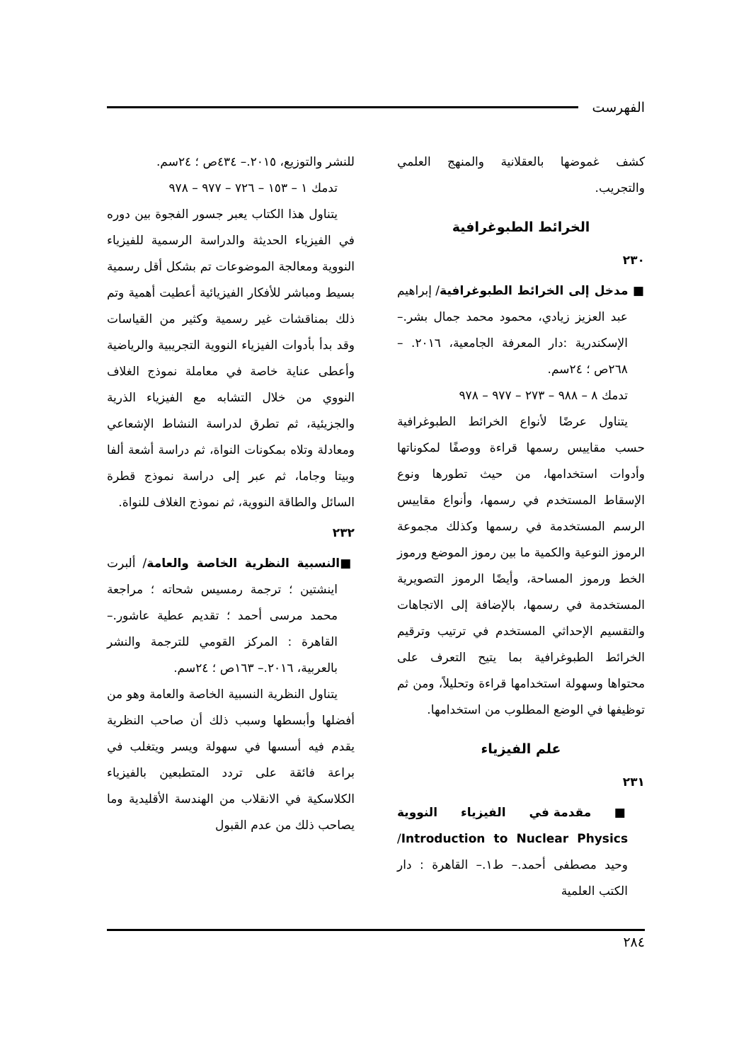الفهرست
كشف غموضها بالعقلانية والمنهج العلمي والتجريب.
الخرائط الطبوغرافية
٢٣٠
■ مدخل إلى الخرائط الطبوغرافية/ إبراهيم عبد العزيز زيادي، محمود محمد جمال بشر.– الإسكندرية :دار المعرفة الجامعية، ٢٠١٦. – ٢٦٨ص ؛ ٢٤سم.
تدمك ٨ – ٩٨٨ – ٢٧٣ – ٩٧٧ – ٩٧٨
يتناول عرضًا لأنواع الخرائط الطبوغرافية حسب مقاييس رسمها قراءة ووصفًا لمكوناتها وأدوات استخدامها، من حيث تطورها ونوع الإسقاط المستخدم في رسمها، وأنواع مقاييس الرسم المستخدمة في رسمها وكذلك مجموعة الرموز النوعية والكمية ما بين رموز الموضع ورموز الخط ورموز المساحة، وأيضًا الرموز التصويرية المستخدمة في رسمها، بالإضافة إلى الاتجاهات والتقسيم الإحداثي المستخدم في ترتيب وترقيم الخرائط الطبوغرافية بما يتيح التعرف على محتواها وسهولة استخدامها قراءة وتحليلاً، ومن ثم توظيفها في الوضع المطلوب من استخدامها.
علم الفيزياء
٢٣١
■ مقدمة في الفيزياء النووية Introduction to Nuclear Physics/ وحيد مصطفى أحمد.– ط١.– القاهرة : دار الكتب العلمية
للنشر والتوزيع، ٢٠١٥.– ٤٣٤ص ؛ ٢٤سم.
تدمك ١ – ١٥٣ – ٧٢٦ – ٩٧٧ – ٩٧٨
يتناول هذا الكتاب يعبر جسور الفجوة بين دوره في الفيزياء الحديثة والدراسة الرسمية للفيزياء النووية ومعالجة الموضوعات تم بشكل أقل رسمية بسيط ومباشر للأفكار الفيزيائية أعطيت أهمية وتم ذلك بمناقشات غير رسمية وكثير من القياسات وقد بدأ بأدوات الفيزياء النووية التجريبية والرياضية وأعطى عناية خاصة في معاملة نموذج الغلاف النووي من خلال التشابه مع الفيزياء الذرية والجزيئية، ثم تطرق لدراسة النشاط الإشعاعي ومعادلة وتلاه بمكونات النواة، ثم دراسة أشعة ألفا وبيتا وجاما، ثم عبر إلى دراسة نموذج قطرة السائل والطاقة النووية، ثم نموذج الغلاف للنواة.
٢٣٢
■النسبية النظرية الخاصة والعامة/ ألبرت اينشتين ؛ ترجمة رمسيس شحاته ؛ مراجعة محمد مرسى أحمد ؛ تقديم عطية عاشور.– القاهرة : المركز القومي للترجمة والنشر بالعربية، ٢٠١٦.– ١٦٣ص ؛ ٢٤سم.
يتناول النظرية النسبية الخاصة والعامة وهو من أفضلها وأبسطها وسبب ذلك أن صاحب النظرية يقدم فيه أسسها في سهولة ويسر ويتغلب في براعة فائقة على تردد المتطبعين بالفيزياء الكلاسكية في الانقلاب من الهندسة الأقليدية وما يصاحب ذلك من عدم القبول
٢٨٤